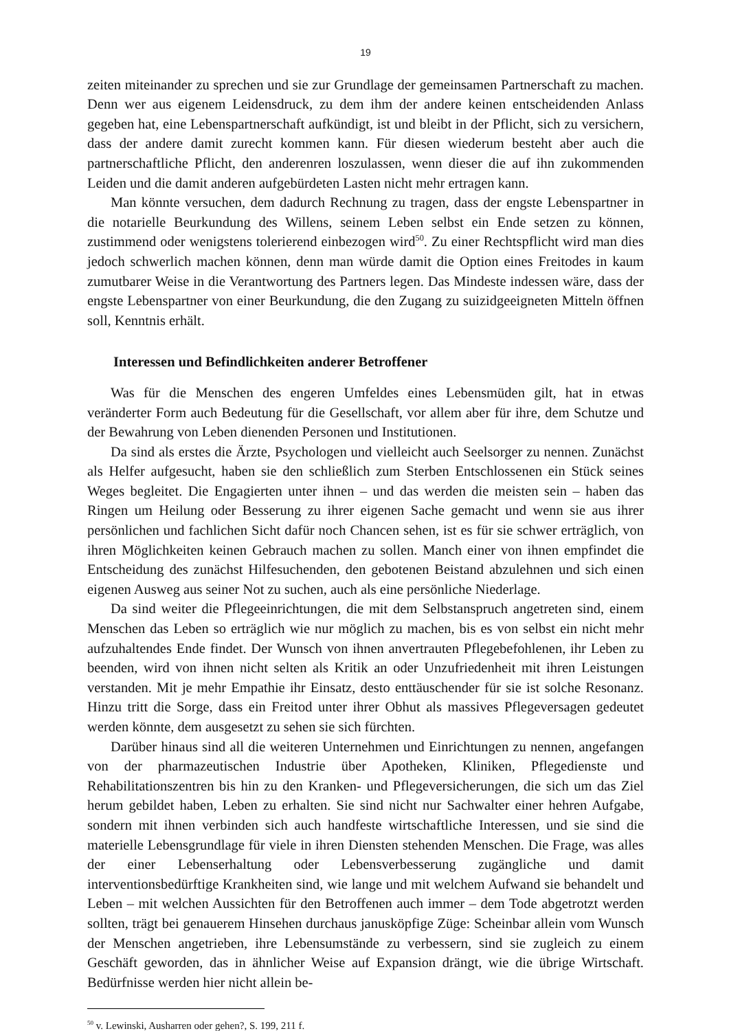19
zeiten miteinander zu sprechen und sie zur Grundlage der gemeinsamen Partnerschaft zu machen. Denn wer aus eigenem Leidensdruck, zu dem ihm der andere keinen entscheidenden Anlass gegeben hat, eine Lebenspartnerschaft aufkündigt, ist und bleibt in der Pflicht, sich zu versichern, dass der andere damit zurecht kommen kann. Für diesen wiederum besteht aber auch die partnerschaftliche Pflicht, den anderenren loszulassen, wenn dieser die auf ihn zukommenden Leiden und die damit anderen aufgebürdeten Lasten nicht mehr ertragen kann.
Man könnte versuchen, dem dadurch Rechnung zu tragen, dass der engste Lebenspartner in die notarielle Beurkundung des Willens, seinem Leben selbst ein Ende setzen zu können, zustimmend oder wenigstens tolerierend einbezogen wird<sup>50</sup>. Zu einer Rechtspflicht wird man dies jedoch schwerlich machen können, denn man würde damit die Option eines Freitodes in kaum zumutbarer Weise in die Verantwortung des Partners legen. Das Mindeste indessen wäre, dass der engste Lebenspartner von einer Beurkundung, die den Zugang zu suizidgeeigneten Mitteln öffnen soll, Kenntnis erhält.
Interessen und Befindlichkeiten anderer Betroffener
Was für die Menschen des engeren Umfeldes eines Lebensmüden gilt, hat in etwas veränderter Form auch Bedeutung für die Gesellschaft, vor allem aber für ihre, dem Schutze und der Bewahrung von Leben dienenden Personen und Institutionen.
Da sind als erstes die Ärzte, Psychologen und vielleicht auch Seelsorger zu nennen. Zunächst als Helfer aufgesucht, haben sie den schließlich zum Sterben Entschlossenen ein Stück seines Weges begleitet. Die Engagierten unter ihnen – und das werden die meisten sein – haben das Ringen um Heilung oder Besserung zu ihrer eigenen Sache gemacht und wenn sie aus ihrer persönlichen und fachlichen Sicht dafür noch Chancen sehen, ist es für sie schwer erträglich, von ihren Möglichkeiten keinen Gebrauch machen zu sollen. Manch einer von ihnen empfindet die Entscheidung des zunächst Hilfesuchenden, den gebotenen Beistand abzulehnen und sich einen eigenen Ausweg aus seiner Not zu suchen, auch als eine persönliche Niederlage.
Da sind weiter die Pflegeeinrichtungen, die mit dem Selbstanspruch angetreten sind, einem Menschen das Leben so erträglich wie nur möglich zu machen, bis es von selbst ein nicht mehr aufzuhaltendes Ende findet. Der Wunsch von ihnen anvertrauten Pflegebefohlenen, ihr Leben zu beenden, wird von ihnen nicht selten als Kritik an oder Unzufriedenheit mit ihren Leistungen verstanden. Mit je mehr Empathie ihr Einsatz, desto enttäuschender für sie ist solche Resonanz. Hinzu tritt die Sorge, dass ein Freitod unter ihrer Obhut als massives Pflegeversagen gedeutet werden könnte, dem ausgesetzt zu sehen sie sich fürchten.
Darüber hinaus sind all die weiteren Unternehmen und Einrichtungen zu nennen, angefangen von der pharmazeutischen Industrie über Apotheken, Kliniken, Pflegedienste und Rehabilitationszentren bis hin zu den Kranken- und Pflegeversicherungen, die sich um das Ziel herum gebildet haben, Leben zu erhalten. Sie sind nicht nur Sachwalter einer hehren Aufgabe, sondern mit ihnen verbinden sich auch handfeste wirtschaftliche Interessen, und sie sind die materielle Lebensgrundlage für viele in ihren Diensten stehenden Menschen. Die Frage, was alles der einer Lebenserhaltung oder Lebensverbesserung zugängliche und damit interventionsbedürftige Krankheiten sind, wie lange und mit welchem Aufwand sie behandelt und Leben – mit welchen Aussichten für den Betroffenen auch immer – dem Tode abgetrotzt werden sollten, trägt bei genauerem Hinsehen durchaus janusköpfige Züge: Scheinbar allein vom Wunsch der Menschen angetrieben, ihre Lebensumstände zu verbessern, sind sie zugleich zu einem Geschäft geworden, das in ähnlicher Weise auf Expansion drängt, wie die übrige Wirtschaft. Bedürfnisse werden hier nicht allein be-
<sup>50</sup> v. Lewinski, Ausharren oder gehen?, S. 199, 211 f.